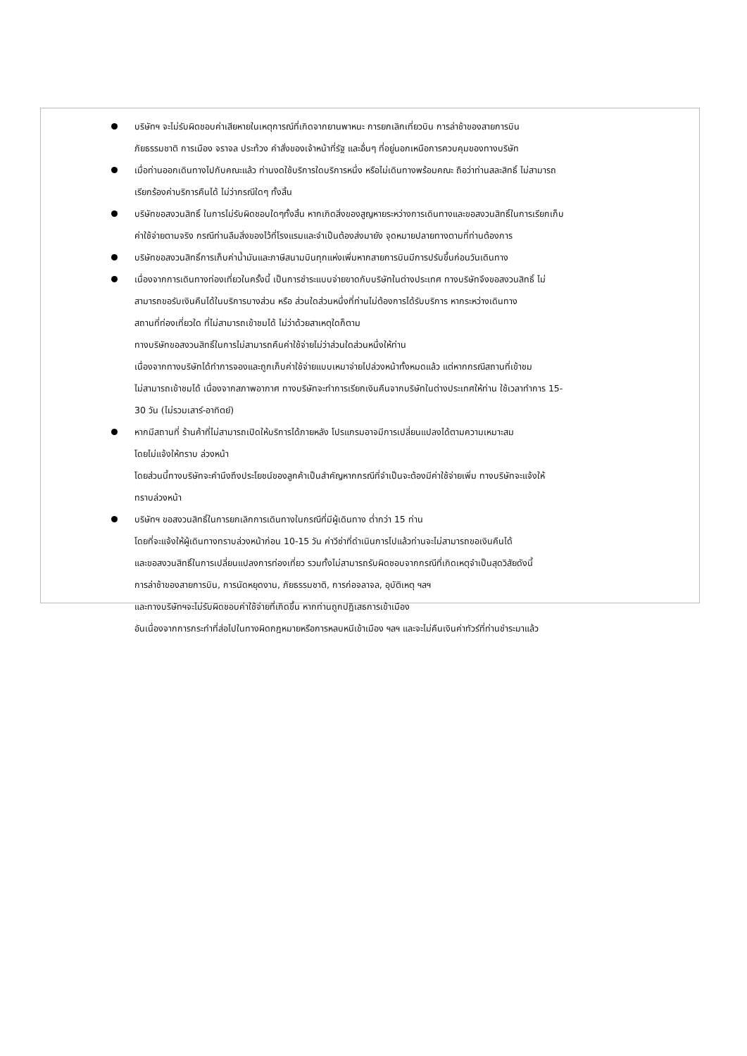บริษัทฯ จะไม่รับผิดชอบค่าเสียหายในเหตุการณ์ที่เกิดจากยานพาหนะ การยกเลิกเที่ยวบิน การล่าช้าของสายการบิน
ภัยธรรมชาติ การเมือง จราจล ประท้วง คำสั่งของเจ้าหน้าที่รัฐ และอื่นๆ ที่อยู่นอกเหนือการควบคุมของทางบริษัท
เมื่อท่านออกเดินทางไปกับคณะแล้ว ท่านงดใช้บริการใดบริการหนึ่ง หรือไม่เดินทางพร้อมคณะ ถือว่าท่านสละสิทธิ์ ไม่สามารถ
เรียกร้องค่าบริการคืนได้ ไม่ว่ากรณีใดๆ ทั้งสิ้น
บริษัทขอสงวนสิทธิ์ ในการไม่รับผิดชอบใดๆทั้งสิ้น หากเกิดสิ่งของสูญหายระหว่างการเดินทางและขอสงวนสิทธิ์ในการเรียกเก็บ
ค่าใช้จ่ายตามจริง กรณีท่านลืมสิ่งของไว้ที่โรงแรมและจำเป็นต้องส่งมายัง จุดหมายปลายทางตามที่ท่านต้องการ
บริษัทขอสงวนสิทธิ์การเก็บค่าน้ำมันและภาษีสนามบินทุกแห่งเพิ่มหากสายการบินมีการปรับขึ้นก่อนวันเดินทาง
เนื่องจากการเดินทางท่องเที่ยวในครั้งนี้ เป็นการชำระแบบจ่ายขาดกับบริษัทในต่างประเทศ ทางบริษัทจึงขอสงวนสิทธิ์ ไม่
สามารถขอรับเงินคืนได้ในบริการบางส่วน หรือ ส่วนใดส่วนหนึ่งที่ท่านไม่ต้องการได้รับบริการ หากระหว่างเดินทาง
สถานที่ท่องเที่ยวใด ที่ไม่สามารถเข้าชมได้ ไม่ว่าด้วยสาเหตุใดก็ตาม
ทางบริษัทขอสงวนสิทธิ์ในการไม่สามารถคืนค่าใช้จ่ายไม่ว่าส่วนใดส่วนหนึ่งให้ท่าน
เนื่องจากทางบริษัทได้ทำการจองและถูกเก็บค่าใช้จ่ายแบบเหมาจ่ายไปล่วงหน้าทั้งหมดแล้ว แต่หากกรณีสถานที่เข้าชม
ไม่สามารถเข้าชมได้ เนื่องจากสภาพอากาศ ทางบริษัทจะทำการเรียกเงินคืนจากบริษัทในต่างประเทศให้ท่าน ใช้เวลาทำการ 15-
30 วัน (ไม่รวมเสาร์-อาทิตย์)
หากมีสถานที่ ร้านค้าที่ไม่สามารถเปิดให้บริการได้ภายหลัง โปรแกรมอาจมีการเปลี่ยนแปลงได้ตามความเหมาะสม
โดยไม่แจ้งให้ทราบ ล่วงหน้า
โดยส่วนนี้ทางบริษัทจะคำนึงถึงประโยชน์ของลูกค้าเป็นสำคัญหากกรณีที่จำเป็นจะต้องมีค่าใช้จ่ายเพิ่ม ทางบริษัทจะแจ้งให้
ทราบล่วงหน้า
บริษัทฯ ขอสงวนสิทธิ์ในการยกเลิกการเดินทางในกรณีที่มีผู้เดินทาง ต่ำกว่า 15 ท่าน
โดยที่จะแจ้งให้ผู้เดินทางทราบล่วงหน้าก่อน 10-15 วัน ค่าวีซ่าที่ดำเนินการไปแล้วท่านจะไม่สามารถขอเงินคืนได้
และขอสงวนสิทธิ์ในการเปลี่ยนแปลงการท่องเที่ยว รวมทั้งไม่สามารถรับผิดชอบจากกรณีที่เกิดเหตุจำเป็นสุดวิสัยดังนี้
การล่าช้าของสายการบิน, การนัดหยุดงาน, ภัยธรรมชาติ, การก่อจลาจล, อุบัติเหตุ ฯลฯ
และทางบริษัทฯจะไม่รับผิดชอบค่าใช้จ่ายที่เกิดขึ้น หากท่านถูกปฏิเสธการเข้าเมือง
อันเนื่องจากการกระทำที่ส่อไปในทางผิดกฎหมายหรือการหลบหนีเข้าเมือง ฯลฯ และจะไม่คืนเงินค่าทัวร์ที่ท่านชำระมาแล้ว